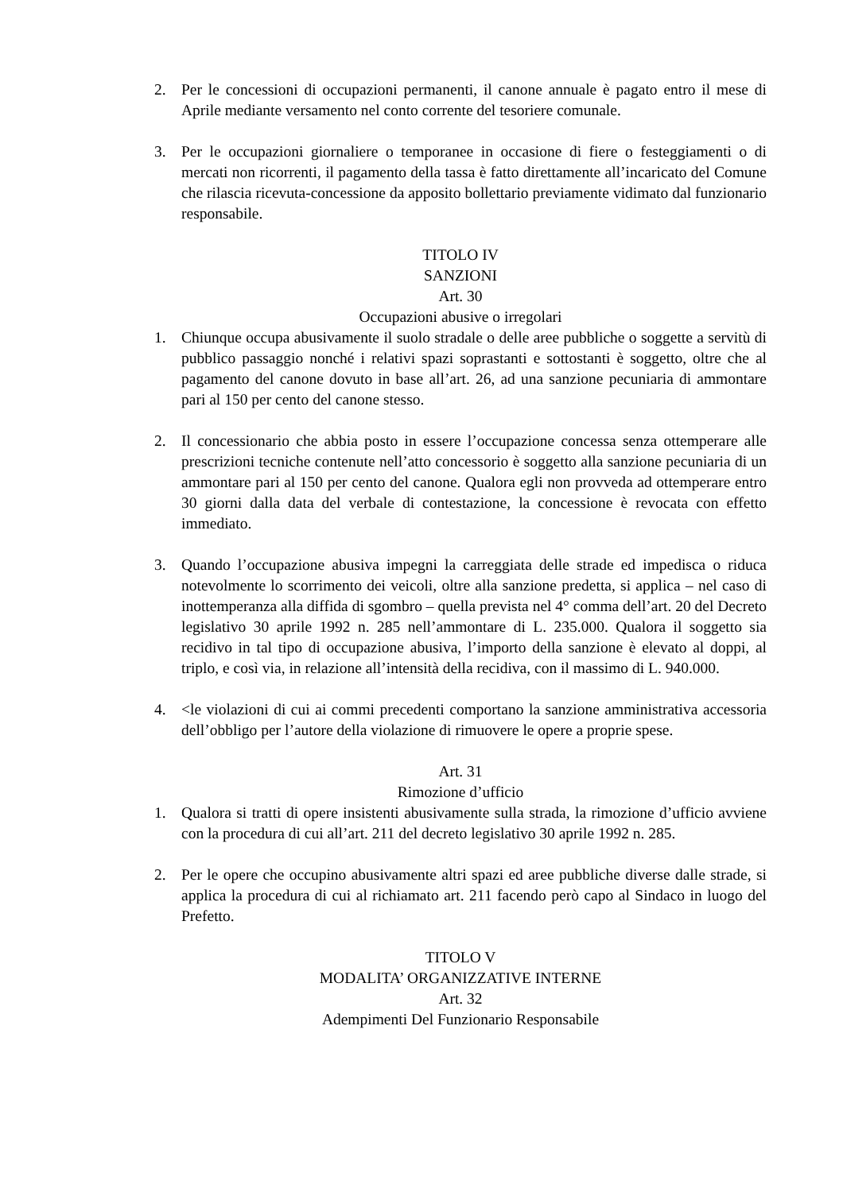2. Per le concessioni di occupazioni permanenti, il canone annuale è pagato entro il mese di Aprile mediante versamento nel conto corrente del tesoriere comunale.
3. Per le occupazioni giornaliere o temporanee in occasione di fiere o festeggiamenti o di mercati non ricorrenti, il pagamento della tassa è fatto direttamente all’incaricato del Comune che rilascia ricevuta-concessione da apposito bollettario previamente vidimato dal funzionario responsabile.
TITOLO IV
SANZIONI
Art. 30
Occupazioni abusive o irregolari
1. Chiunque occupa abusivamente il suolo stradale o delle aree pubbliche o soggette a servitù di pubblico passaggio nonché i relativi spazi soprastanti e sottostanti è soggetto, oltre che al pagamento del canone dovuto in base all’art. 26, ad una sanzione pecuniaria di ammontare pari al 150 per cento del canone stesso.
2. Il concessionario che abbia posto in essere l’occupazione concessa senza ottemperare alle prescrizioni tecniche contenute nell’atto concessorio è soggetto alla sanzione pecuniaria di un ammontare pari al 150 per cento del canone. Qualora egli non provveda ad ottemperare entro 30 giorni dalla data del verbale di contestazione, la concessione è revocata con effetto immediato.
3. Quando l’occupazione abusiva impegni la carreggiata delle strade ed impedisca o riduca notevolmente lo scorrimento dei veicoli, oltre alla sanzione predetta, si applica – nel caso di inottemperanza alla diffida di sgombro – quella prevista nel 4° comma dell’art. 20 del Decreto legislativo 30 aprile 1992 n. 285 nell’ammontare di L. 235.000. Qualora il soggetto sia recidivo in tal tipo di occupazione abusiva, l’importo della sanzione è elevato al doppi, al triplo, e così via, in relazione all’intensità della recidiva, con il massimo di L. 940.000.
4. <le violazioni di cui ai commi precedenti comportano la sanzione amministrativa accessoria dell’obbligo per l’autore della violazione di rimuovere le opere a proprie spese.
Art. 31
Rimozione d’ufficio
1. Qualora si tratti di opere insistenti abusivamente sulla strada, la rimozione d’ufficio avviene con la procedura di cui all’art. 211 del decreto legislativo 30 aprile 1992 n. 285.
2. Per le opere che occupino abusivamente altri spazi ed aree pubbliche diverse dalle strade, si applica la procedura di cui al richiamato art. 211 facendo però capo al Sindaco in luogo del Prefetto.
TITOLO V
MODALITA’ ORGANIZZATIVE INTERNE
Art. 32
Adempimenti Del Funzionario Responsabile